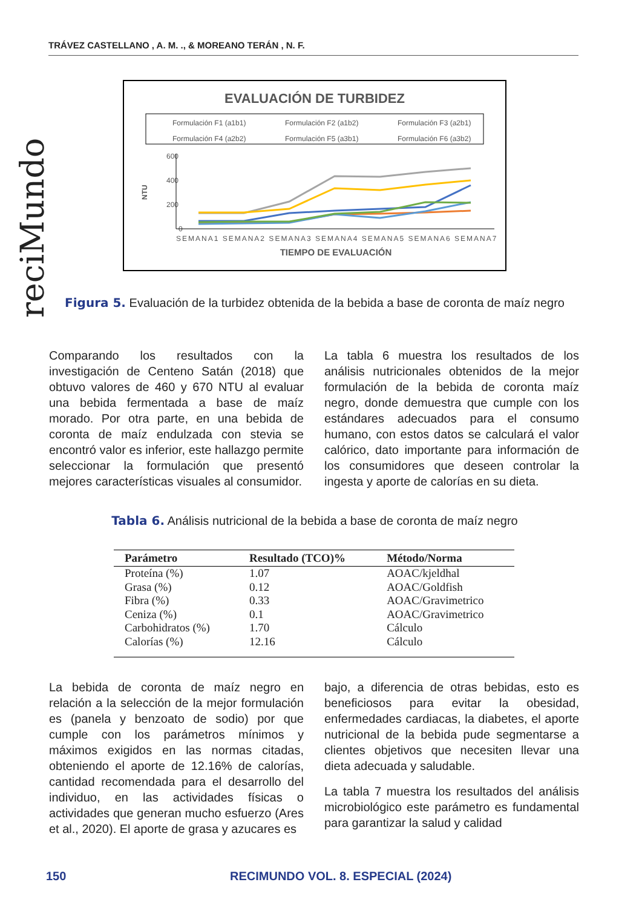TRÁVEZ CASTELLANO , A. M. ., & MOREANO TERÁN , N. F.
reciMundo
EVALUACIÓN DE TURBIDEZ
Formulación F1 (a1b1)
Formulación F2 (a1b2)
Formulación F3 (a2b1)
Formulación F4 (a2b2)
Formulación F5 (a3b1)
Formulación F6 (a3b2)
600
400
200
0
NTU
SEMANA1 SEMANA2 SEMANA3 SEMANA4 SEMANA5 SEMANA6 SEMANA7
TIEMPO DE EVALUACIÓN
Figura 5. Evaluación de la turbidez obtenida de la bebida a base de coronta de maíz negro
Comparando los resultados con la investigación de Centeno Satán (2018) que obtuvo valores de 460 y 670 NTU al evaluar una bebida fermentada a base de maíz morado. Por otra parte, en una bebida de coronta de maíz endulzada con stevia se encontró valor es inferior, este hallazgo permite seleccionar la formulación que presentó mejores características visuales al consumidor.
La tabla 6 muestra los resultados de los análisis nutricionales obtenidos de la mejor formulación de la bebida de coronta maíz negro, donde demuestra que cumple con los estándares adecuados para el consumo humano, con estos datos se calculará el valor calórico, dato importante para información de los consumidores que deseen controlar la ingesta y aporte de calorías en su dieta.
Tabla 6. Análisis nutricional de la bebida a base de coronta de maíz negro
| Parámetro | Resultado (TCO)% | Método/Norma |
| --- | --- | --- |
| Proteína (%) | 1.07 | AOAC/kjeldhal |
| Grasa (%) | 0.12 | AOAC/Goldfish |
| Fibra (%) | 0.33 | AOAC/Gravimetrico |
| Ceniza (%) | 0.1 | AOAC/Gravimetrico |
| Carbohidratos (%) | 1.70 | Cálculo |
| Calorías (%) | 12.16 | Cálculo |
La bebida de coronta de maíz negro en relación a la selección de la mejor formulación es (panela y benzoato de sodio) por que cumple con los parámetros mínimos y máximos exigidos en las normas citadas, obteniendo el aporte de 12.16% de calorías, cantidad recomendada para el desarrollo del individuo, en las actividades físicas o actividades que generan mucho esfuerzo (Ares et al., 2020). El aporte de grasa y azucares es
bajo, a diferencia de otras bebidas, esto es beneficiosos para evitar la obesidad, enfermedades cardiacas, la diabetes, el aporte nutricional de la bebida pude segmentarse a clientes objetivos que necesiten llevar una dieta adecuada y saludable.
La tabla 7 muestra los resultados del análisis microbiológico este parámetro es fundamental para garantizar la salud y calidad
150
RECIMUNDO VOL. 8. ESPECIAL (2024)